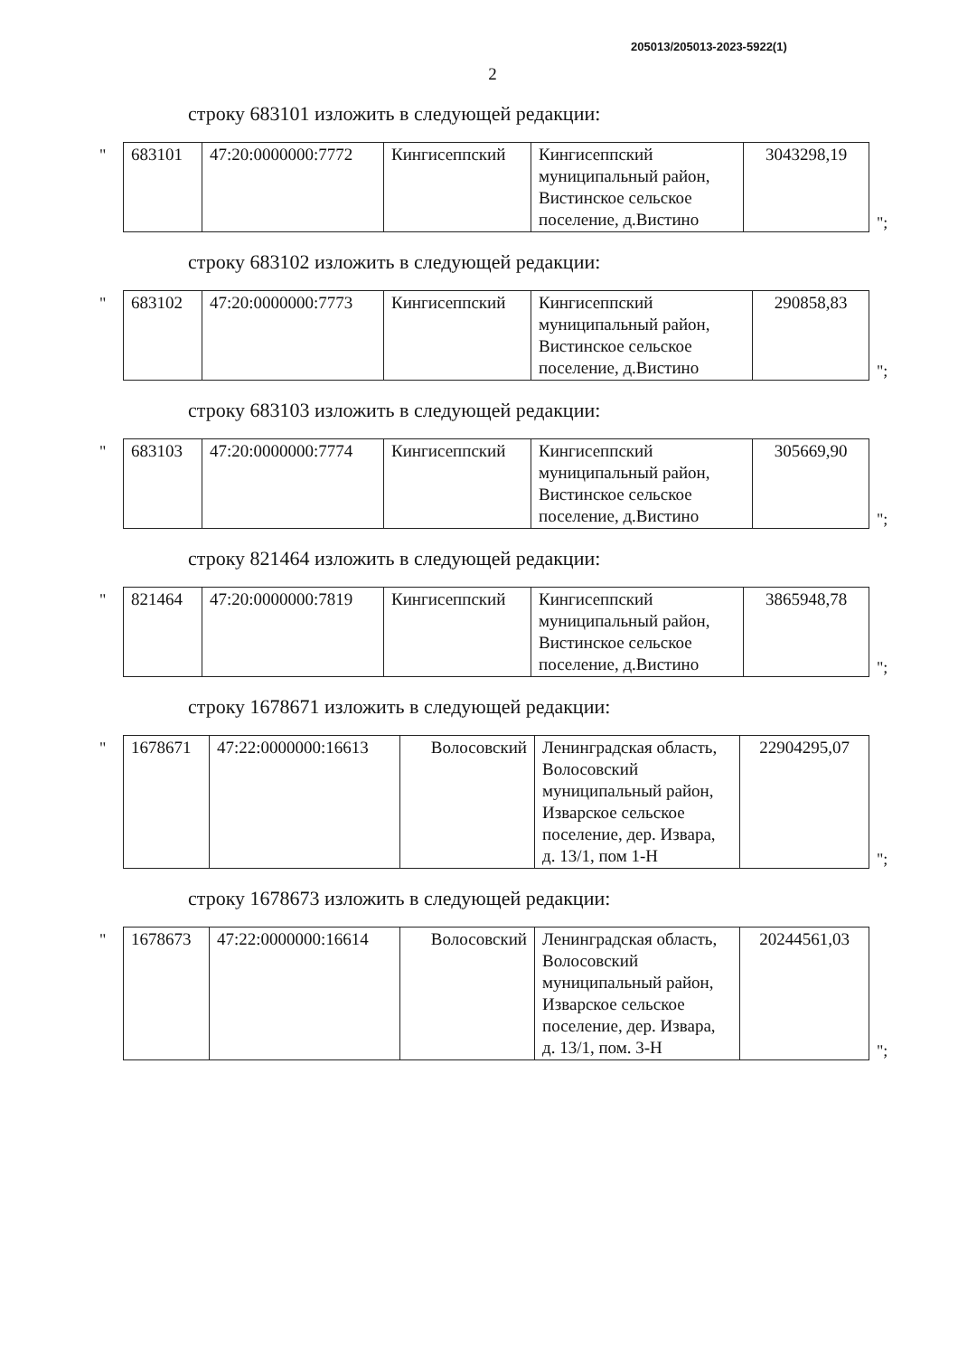205013/205013-2023-5922(1)
2
строку 683101 изложить в следующей редакции:
"
| 683101 | 47:20:0000000:7772 | Кингисеппский | Кингисеппский муниципальный район, Вистинское сельское поселение, д.Вистино | 3043298,19 |
";
строку 683102 изложить в следующей редакции:
"
| 683102 | 47:20:0000000:7773 | Кингисеппский | Кингисеппский муниципальный район, Вистинское сельское поселение, д.Вистино | 290858,83 |
";
строку 683103 изложить в следующей редакции:
"
| 683103 | 47:20:0000000:7774 | Кингисеппский | Кингисеппский муниципальный район, Вистинское сельское поселение, д.Вистино | 305669,90 |
";
строку 821464 изложить в следующей редакции:
"
| 821464 | 47:20:0000000:7819 | Кингисеппский | Кингисеппский муниципальный район, Вистинское сельское поселение, д.Вистино | 3865948,78 |
";
строку 1678671 изложить в следующей редакции:
"
| 1678671 | 47:22:0000000:16613 | Волосовский | Ленинградская область, Волосовский муниципальный район, Изварское сельское поселение, дер. Извара, д. 13/1, пом 1-Н | 22904295,07 |
";
строку 1678673 изложить в следующей редакции:
"
| 1678673 | 47:22:0000000:16614 | Волосовский | Ленинградская область, Волосовский муниципальный район, Изварское сельское поселение, дер. Извара, д. 13/1, пом. 3-Н | 20244561,03 |
";